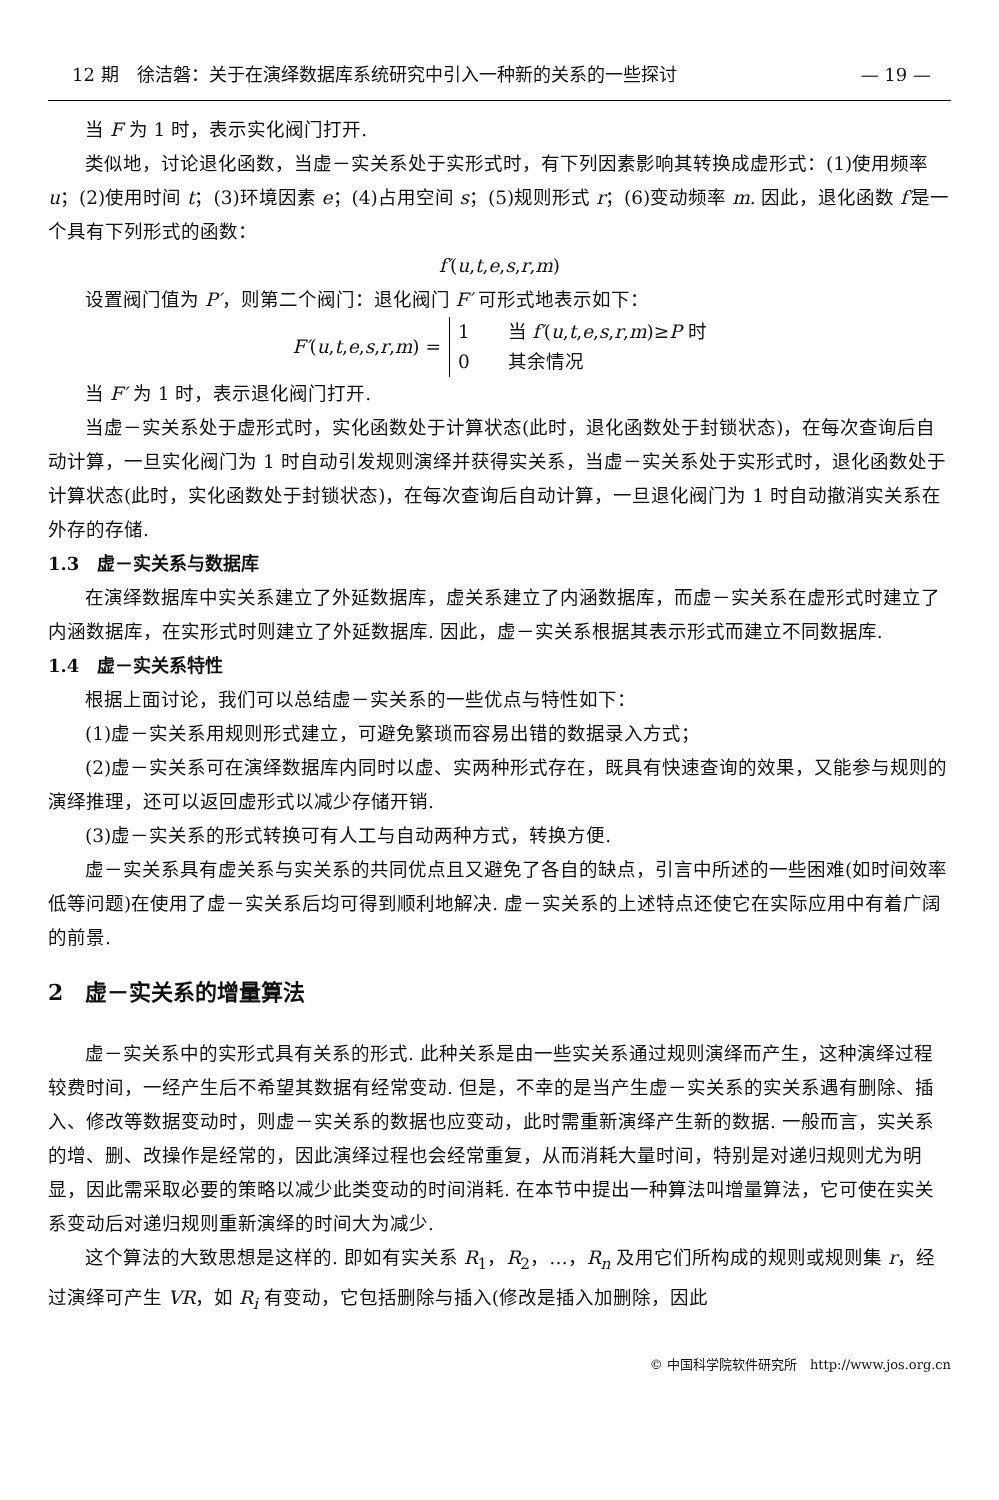12 期　徐洁磐：关于在演绎数据库系统研究中引入一种新的关系的一些探讨 — 19 —
当 F 为 1 时，表示实化阀门打开.
类似地，讨论退化函数，当虚－实关系处于实形式时，有下列因素影响其转换成虚形式：(1)使用频率 u；(2)使用时间 t；(3)环境因素 e；(4)占用空间 s；(5)规则形式 r；(6)变动频率 m. 因此，退化函数 f′是一个具有下列形式的函数：
f′(u,t,e,s,r,m)
设置阀门值为 P′，则第二个阀门：退化阀门 F′ 可形式地表示如下：
F′(u,t,e,s,r,m) =
1　　当 f′(u,t,e,s,r,m)≥P 时
0　　其余情况
当 F′ 为 1 时，表示退化阀门打开.
当虚－实关系处于虚形式时，实化函数处于计算状态(此时，退化函数处于封锁状态)，在每次查询后自动计算，一旦实化阀门为 1 时自动引发规则演绎并获得实关系，当虚－实关系处于实形式时，退化函数处于计算状态(此时，实化函数处于封锁状态)，在每次查询后自动计算，一旦退化阀门为 1 时自动撤消实关系在外存的存储.
1.3　虚－实关系与数据库
在演绎数据库中实关系建立了外延数据库，虚关系建立了内涵数据库，而虚－实关系在虚形式时建立了内涵数据库，在实形式时则建立了外延数据库. 因此，虚－实关系根据其表示形式而建立不同数据库.
1.4　虚－实关系特性
根据上面讨论，我们可以总结虚－实关系的一些优点与特性如下：
(1)虚－实关系用规则形式建立，可避免繁琐而容易出错的数据录入方式；
(2)虚－实关系可在演绎数据库内同时以虚、实两种形式存在，既具有快速查询的效果，又能参与规则的演绎推理，还可以返回虚形式以减少存储开销.
(3)虚－实关系的形式转换可有人工与自动两种方式，转换方便.
虚－实关系具有虚关系与实关系的共同优点且又避免了各自的缺点，引言中所述的一些困难(如时间效率低等问题)在使用了虚－实关系后均可得到顺利地解决. 虚－实关系的上述特点还使它在实际应用中有着广阔的前景.
2　虚－实关系的增量算法
虚－实关系中的实形式具有关系的形式. 此种关系是由一些实关系通过规则演绎而产生，这种演绎过程较费时间，一经产生后不希望其数据有经常变动. 但是，不幸的是当产生虚－实关系的实关系遇有删除、插入、修改等数据变动时，则虚－实关系的数据也应变动，此时需重新演绎产生新的数据. 一般而言，实关系的增、删、改操作是经常的，因此演绎过程也会经常重复，从而消耗大量时间，特别是对递归规则尤为明显，因此需采取必要的策略以减少此类变动的时间消耗. 在本节中提出一种算法叫增量算法，它可使在实关系变动后对递归规则重新演绎的时间大为减少.
这个算法的大致思想是这样的. 即如有实关系 R<sub>1</sub>，R<sub>2</sub>，…，R<sub>n</sub> 及用它们所构成的规则或规则集 r，经过演绎可产生 VR，如 R<sub>i</sub> 有变动，它包括删除与插入(修改是插入加删除，因此
© 中国科学院软件研究所　http://www.jos.org.cn